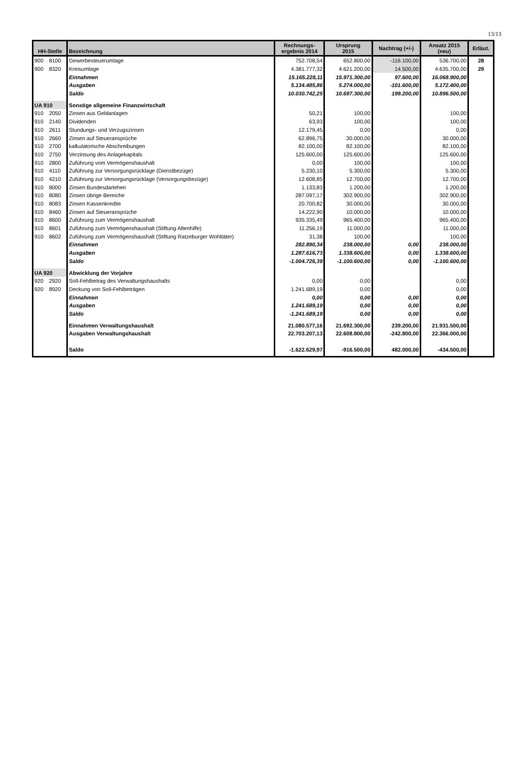13/13
| HH-Stelle | | Bezeichnung | Rechnungs- ergebnis 2014 | Ursprung 2015 | Nachtrag (+/-) | Ansatz 2015 (neu) | Erläut. |
| --- | --- | --- | --- | --- | --- | --- | --- |
| 900 | 8100 | Gewerbesteuerumlage | 752.708,54 | 652.800,00 | -116.100,00 | 536.700,00 | 28 |
| 900 | 8320 | Kreisumlage | 4.381.777,32 | 4.621.200,00 | 14.500,00 | 4.635.700,00 | 29 |
| | | Einnahmen | 15.165.228,11 | 15.971.300,00 | 97.600,00 | 16.068.900,00 | |
| | | Ausgaben | 5.134.485,86 | 5.274.000,00 | -101.600,00 | 5.172.400,00 | |
| | | Saldo | 10.030.742,25 | 10.697.300,00 | 199.200,00 | 10.896.500,00 | |
| UA 910 | | Sonstige allgemeine Finanzwirtschaft | | | | | |
| 910 | 2050 | Zinsen aus Geldanlagen | 50,21 | 100,00 | | 100,00 | |
| 910 | 2140 | Dividenden | 63,93 | 100,00 | | 100,00 | |
| 910 | 2611 | Stundungs- und Verzugszinsen | 12.179,45 | 0,00 | | 0,00 | |
| 910 | 2660 | Zinsen auf Steueransprüche | 62.896,75 | 30.000,00 | | 30.000,00 | |
| 910 | 2700 | kalkulatorische Abschreibungen | 82.100,00 | 82.100,00 | | 82.100,00 | |
| 910 | 2750 | Verzinsung des Anlagekapitals | 125.600,00 | 125.600,00 | | 125.600,00 | |
| 910 | 2800 | Zuführung vom Vermögenshaushalt | 0,00 | 100,00 | | 100,00 | |
| 910 | 4110 | Zuführung zur Versorgungsrücklage (Dienstbezüge) | 5.230,10 | 5.300,00 | | 5.300,00 | |
| 910 | 4210 | Zuführung zur Versorgungsrücklage (Versorgungsbezüge) | 12.608,85 | 12.700,00 | | 12.700,00 | |
| 910 | 8000 | Zinsen Bundesdarlehen | 1.133,83 | 1.200,00 | | 1.200,00 | |
| 910 | 8080 | Zinsen übrige Bereiche | 287.097,17 | 302.900,00 | | 302.900,00 | |
| 910 | 8083 | Zinsen Kassenkredite | 20.700,82 | 30.000,00 | | 30.000,00 | |
| 910 | 8460 | Zinsen auf Steueransprüche | 14.222,90 | 10.000,00 | | 10.000,00 | |
| 910 | 8600 | Zuführung zum Vermögenshaushalt | 935.335,49 | 965.400,00 | | 965.400,00 | |
| 910 | 8601 | Zuführung zum Vermögenshaushalt (Stiftung Altenhilfe) | 11.256,19 | 11.000,00 | | 11.000,00 | |
| 910 | 8602 | Zuführung zum Vermögenshaushalt (Stiftung Ratzeburger Wohltäter) | 31,38 | 100,00 | | 100,00 | |
| | | Einnahmen | 282.890,34 | 238.000,00 | 0,00 | 238.000,00 | |
| | | Ausgaben | 1.287.616,73 | 1.338.600,00 | 0,00 | 1.338.600,00 | |
| | | Saldo | -1.004.726,39 | -1.100.600,00 | 0,00 | -1.100.600,00 | |
| UA 920 | | Abwicklung der Vorjahre | | | | | |
| 920 | 2920 | Soll-Fehlbetrag des Verwaltungshaushalts | 0,00 | 0,00 | | 0,00 | |
| 920 | 8920 | Deckung von Soll-Fehlbeträgen | 1.241.689,19 | 0,00 | | 0,00 | |
| | | Einnahmen | 0,00 | 0,00 | 0,00 | 0,00 | |
| | | Ausgaben | 1.241.689,19 | 0,00 | 0,00 | 0,00 | |
| | | Saldo | -1.241.689,19 | 0,00 | 0,00 | 0,00 | |
| | | Einnahmen Verwaltungshaushalt | 21.080.577,16 | 21.692.300,00 | 239.200,00 | 21.931.500,00 | |
| | | Ausgaben Verwaltungshaushalt | 22.703.207,13 | 22.608.800,00 | -242.800,00 | 22.366.000,00 | |
| | | Saldo | -1.622.629,97 | -916.500,00 | 482.000,00 | -434.500,00 | |